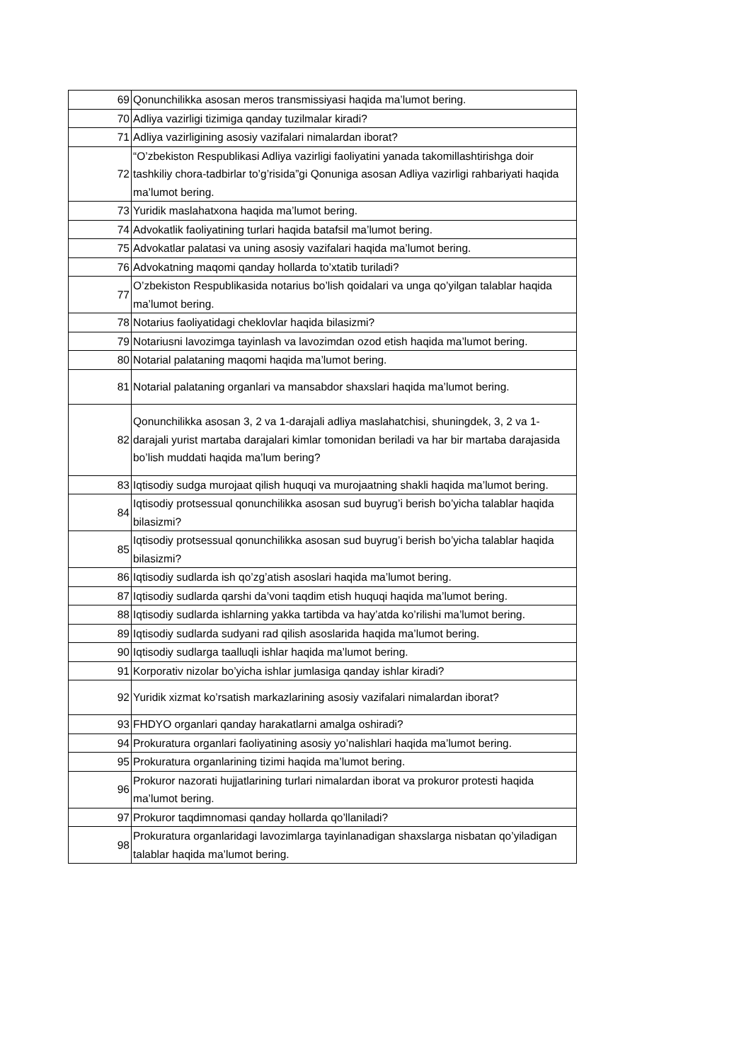| 69 | Qonunchilikka asosan meros transmissiyasi haqida ma’lumot bering. |
| 70 | Adliya vazirligi tizimiga qanday tuzilmalar kiradi? |
| 71 | Adliya vazirligining asosiy vazifalari nimalardan iborat? |
| 72 | “O’zbekiston Respublikasi Adliya vazirligi faoliyatini yanada takomillashtirishga doir tashkiliy chora-tadbirlar to’g’risida”gi Qonuniga asosan Adliya vazirligi rahbariyati haqida ma’lumot bering. |
| 73 | Yuridik maslahatxona haqida ma’lumot bering. |
| 74 | Advokatlik faoliyatining turlari haqida batafsil ma’lumot bering. |
| 75 | Advokatlar palatasi va uning asosiy vazifalari haqida ma’lumot bering. |
| 76 | Advokatning maqomi qanday hollarda to’xtatib turiladi? |
| 77 | O’zbekiston Respublikasida notarius bo’lish qoidalari va unga qo’yilgan talablar haqida ma’lumot bering. |
| 78 | Notarius faoliyatidagi cheklovlar haqida bilasizmi? |
| 79 | Notariusni lavozimga tayinlash va lavozimdan ozod etish haqida ma’lumot bering. |
| 80 | Notarial palataning maqomi haqida ma’lumot bering. |
| 81 | Notarial palataning organlari va mansabdor shaxslari haqida ma’lumot bering. |
| 82 | Qonunchilikka asosan 3, 2 va 1-darajali adliya maslahatchisi, shuningdek, 3, 2 va 1-darajali yurist martaba darajalari kimlar tomonidan beriladi va har bir martaba darajasida bo’lish muddati haqida ma’lum bering? |
| 83 | Iqtisodiy sudga murojaat qilish huquqi va murojaatning shakli haqida ma’lumot bering. |
| 84 | Iqtisodiy protsessual qonunchilikka asosan sud buyrug’i berish bo’yicha talablar haqida bilasizmi? |
| 85 | Iqtisodiy protsessual qonunchilikka asosan sud buyrug’i berish bo’yicha talablar haqida bilasizmi? |
| 86 | Iqtisodiy sudlarda ish qo’zg’atish asoslari haqida ma’lumot bering. |
| 87 | Iqtisodiy sudlarda qarshi da’voni taqdim etish huquqi haqida ma’lumot bering. |
| 88 | Iqtisodiy sudlarda ishlarning yakka tartibda va hay’atda ko’rilishi ma’lumot bering. |
| 89 | Iqtisodiy sudlarda sudyani rad qilish asoslarida haqida ma’lumot bering. |
| 90 | Iqtisodiy sudlarga taalluqli ishlar haqida ma’lumot bering. |
| 91 | Korporativ nizolar bo’yicha ishlar jumlasiga qanday ishlar kiradi? |
| 92 | Yuridik xizmat ko’rsatish markazlarining asosiy vazifalari nimalardan iborat? |
| 93 | FHDYO organlari qanday harakatlarni amalga oshiradi? |
| 94 | Prokuratura organlari faoliyatining asosiy yo’nalishlari haqida ma’lumot bering. |
| 95 | Prokuratura organlarining tizimi haqida ma’lumot bering. |
| 96 | Prokuror nazorati hujjatlarining turlari nimalardan iborat va prokuror protesti haqida ma’lumot bering. |
| 97 | Prokuror taqdimnomasi qanday hollarda qo’llaniladi? |
| 98 | Prokuratura organlaridagi lavozimlarga tayinlanadigan shaxslarga nisbatan qo’yiladigan talablar haqida ma’lumot bering. |